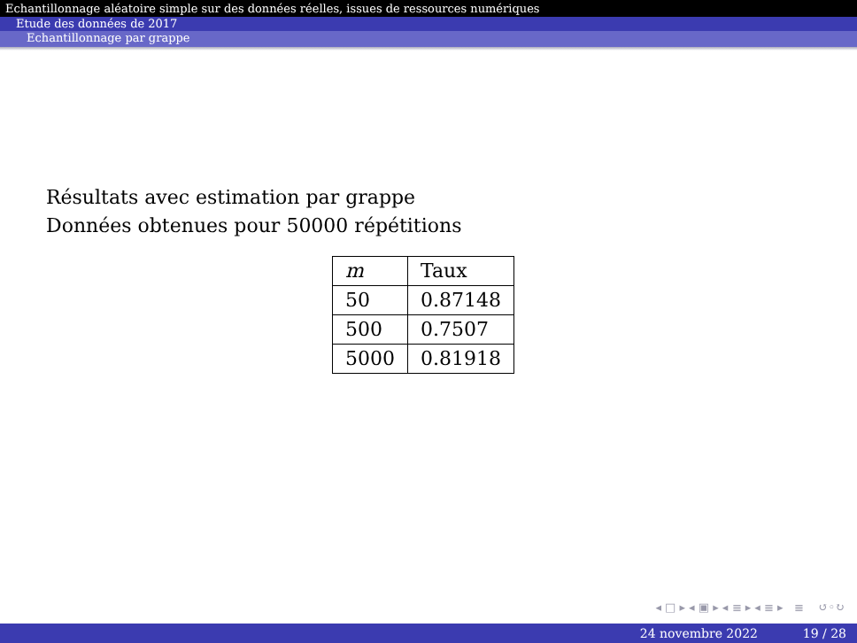Echantillonnage aléatoire simple sur des données réelles, issues de ressources numériques
Etude des données de 2017
Echantillonnage par grappe
Résultats avec estimation par grappe
Données obtenues pour 50000 répétitions
| m | Taux |
| 50 | 0.87148 |
| 500 | 0.7507 |
| 5000 | 0.81918 |
◂ □ ▸ ◂ ▣ ▸ ◂ ≣ ▸ ◂ ≣ ▸ ≣ ↺◦↻
24 novembre 2022 19 / 28